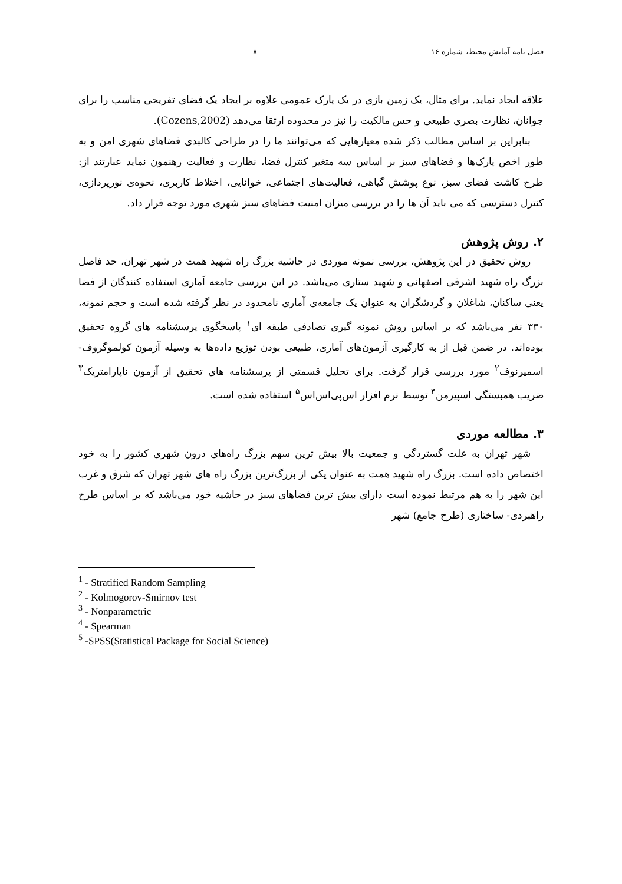فصل نامه آمایش محیط، شماره ۱۶ ۸
علاقه ایجاد نماید. برای مثال، یک زمین بازی در یک پارک عمومی علاوه بر ایجاد یک فضای تفریحی مناسب را برای جوانان، نظارت بصری طبیعی و حس مالکیت را نیز در محدوده ارتقا می‌دهد (Cozens,2002).
بنابراین بر اساس مطالب ذکر شده معیارهایی که می‌توانند ما را در طراحی کالبدی فضاهای شهری امن و به طور اخص پارک‌ها و فضاهای سبز بر اساس سه متغیر کنترل فضا، نظارت و فعالیت رهنمون نماید عبارتند از: طرح کاشت فضای سبز، نوع پوشش گیاهی، فعالیت‌های اجتماعی، خوانایی، اختلاط کاربری، نحوه‌ی نورپردازی، کنترل دسترسی که می باید آن ها را در بررسی میزان امنیت فضاهای سبز شهری مورد توجه قرار داد.
۲. روش پژوهش
روش تحقیق در این پژوهش، بررسی نمونه موردی در حاشیه بزرگ راه شهید همت در شهر تهران، حد فاصل بزرگ راه شهید اشرفی اصفهانی و شهید ستاری می‌باشد. در این بررسی جامعه آماری استفاده کنندگان از فضا یعنی ساکنان، شاغلان و گردشگران به عنوان یک جامعه‌ی آماری نامحدود در نظر گرفته شده است و حجم نمونه، ۳۳۰ نفر می‌باشد که بر اساس روش نمونه گیری تصادفی طبقه ای<sup>۱</sup> پاسخگوی پرسشنامه های گروه تحقیق بوده‌اند. در ضمن قبل از به کارگیری آزمون‌های آماری، طبیعی بودن توزیع داده‌ها به وسیله آزمون کولموگروف-اسمیرنوف<sup>۲</sup> مورد بررسی قرار گرفت. برای تحلیل قسمتی از پرسشنامه های تحقیق از آزمون ناپارامتریک<sup>۳</sup> ضریب همبستگی اسپیرمن<sup>۴</sup> توسط نرم افزار اس‌پی‌اس‌اس<sup>۵</sup> استفاده شده است.
۳. مطالعه موردی
شهر تهران به علت گستردگی و جمعیت بالا بیش ترین سهم بزرگ راه‌های درون شهری کشور را به خود اختصاص داده است. بزرگ راه شهید همت به عنوان یکی از بزرگ‌ترین بزرگ راه های شهر تهران که شرق و غرب این شهر را به هم مرتبط نموده است دارای بیش ترین فضاهای سبز در حاشیه خود می‌باشد که بر اساس طرح راهبردی- ساختاری (طرح جامع) شهر
<sup>1</sup> - Stratified Random Sampling
<sup>2</sup> - Kolmogorov-Smirnov test
<sup>3</sup> - Nonparametric
<sup>4</sup> - Spearman
<sup>5</sup> -SPSS(Statistical Package for Social Science)